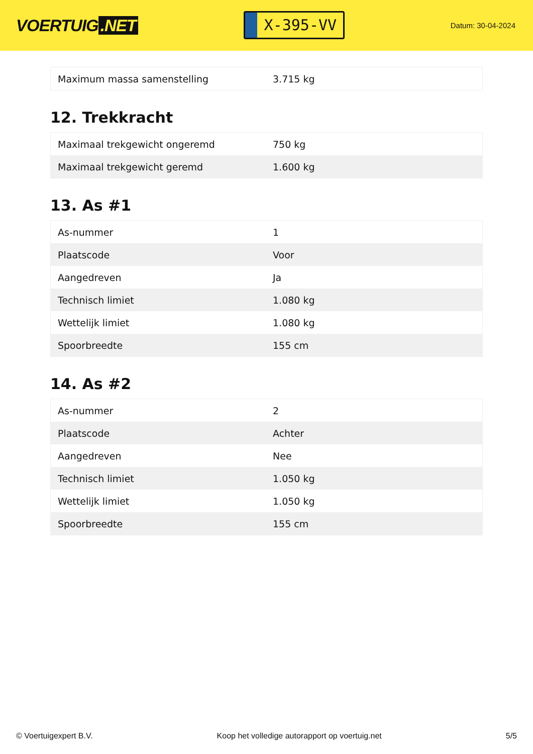VOERTUIG.NET
X-395-VV
Datum: 30-04-2024
| Maximum massa samenstelling | 3.715 kg |
12. Trekkracht
| Maximaal trekgewicht ongeremd | 750 kg |
| Maximaal trekgewicht geremd | 1.600 kg |
13. As #1
| As-nummer | 1 |
| Plaatscode | Voor |
| Aangedreven | Ja |
| Technisch limiet | 1.080 kg |
| Wettelijk limiet | 1.080 kg |
| Spoorbreedte | 155 cm |
14. As #2
| As-nummer | 2 |
| Plaatscode | Achter |
| Aangedreven | Nee |
| Technisch limiet | 1.050 kg |
| Wettelijk limiet | 1.050 kg |
| Spoorbreedte | 155 cm |
© Voertuigexpert B.V. Koop het volledige autorapport op voertuig.net 5/5